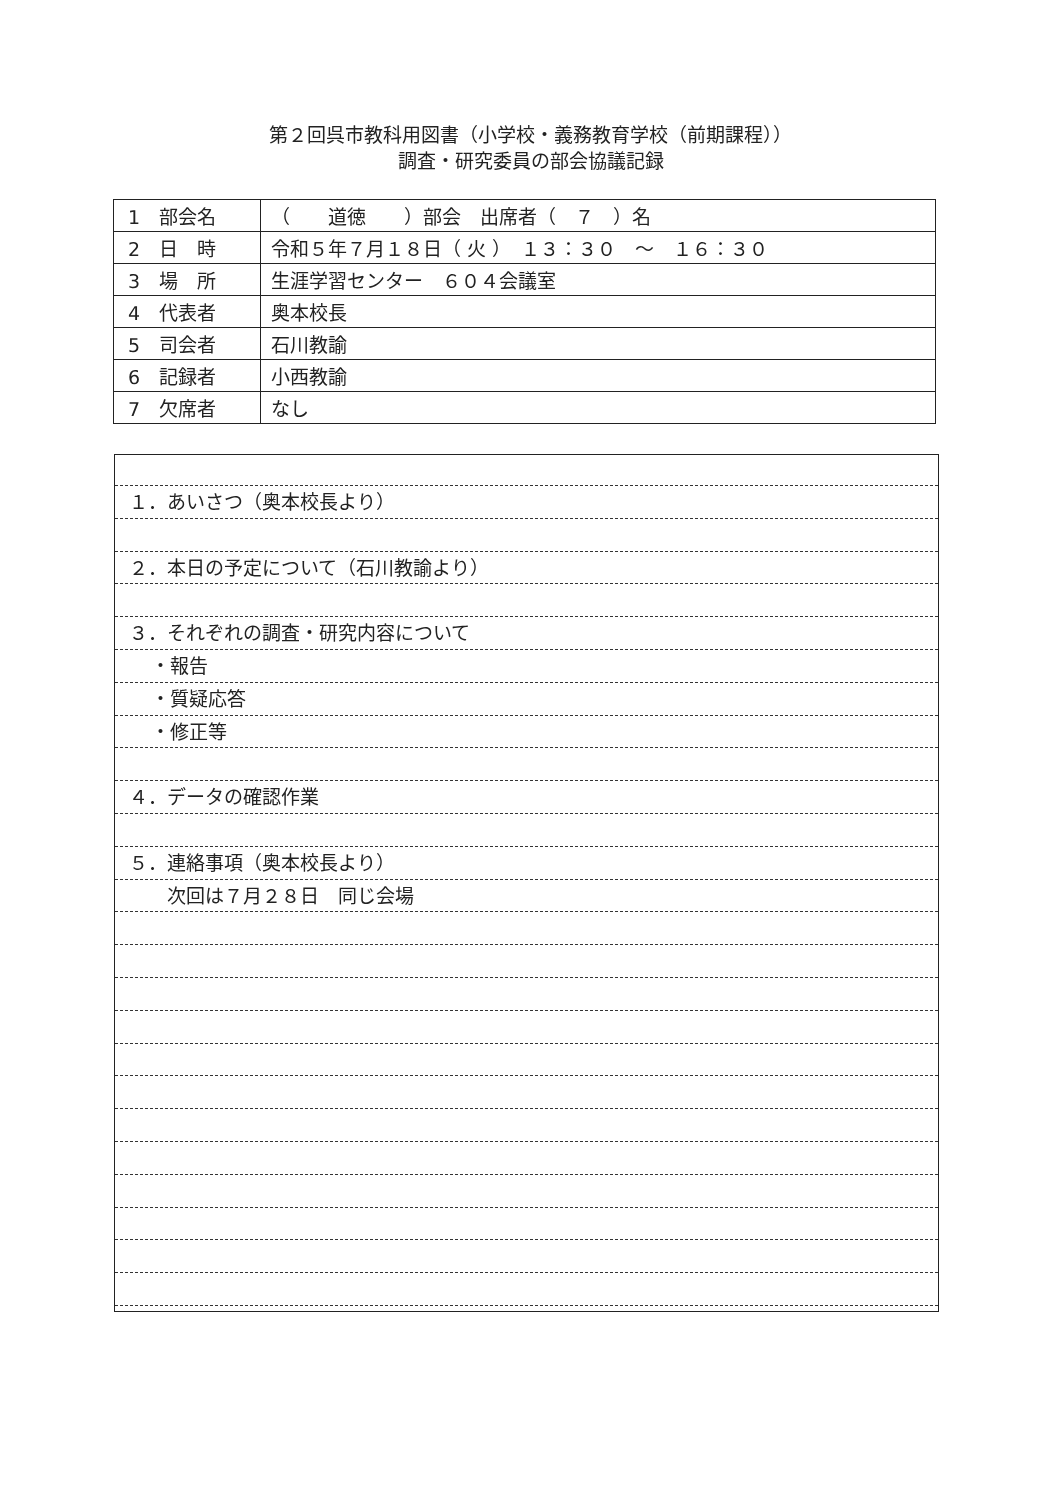第２回呉市教科用図書（小学校・義務教育学校（前期課程））
調査・研究委員の部会協議記録
| 1 部会名 | （ 道徳 ）部会 出席者（ ７ ）名 |
| 2 日 時 | 令和５年７月１８日（ 火 ） １３：３０ ～ １６：３０ |
| 3 場 所 | 生涯学習センター ６０４会議室 |
| 4 代表者 | 奥本校長 |
| 5 司会者 | 石川教諭 |
| 6 記録者 | 小西教諭 |
| 7 欠席者 | なし |
１．あいさつ（奥本校長より）
２．本日の予定について（石川教諭より）
３．それぞれの調査・研究内容について
・報告
・質疑応答
・修正等
４．データの確認作業
５．連絡事項（奥本校長より）
次回は７月２８日　同じ会場